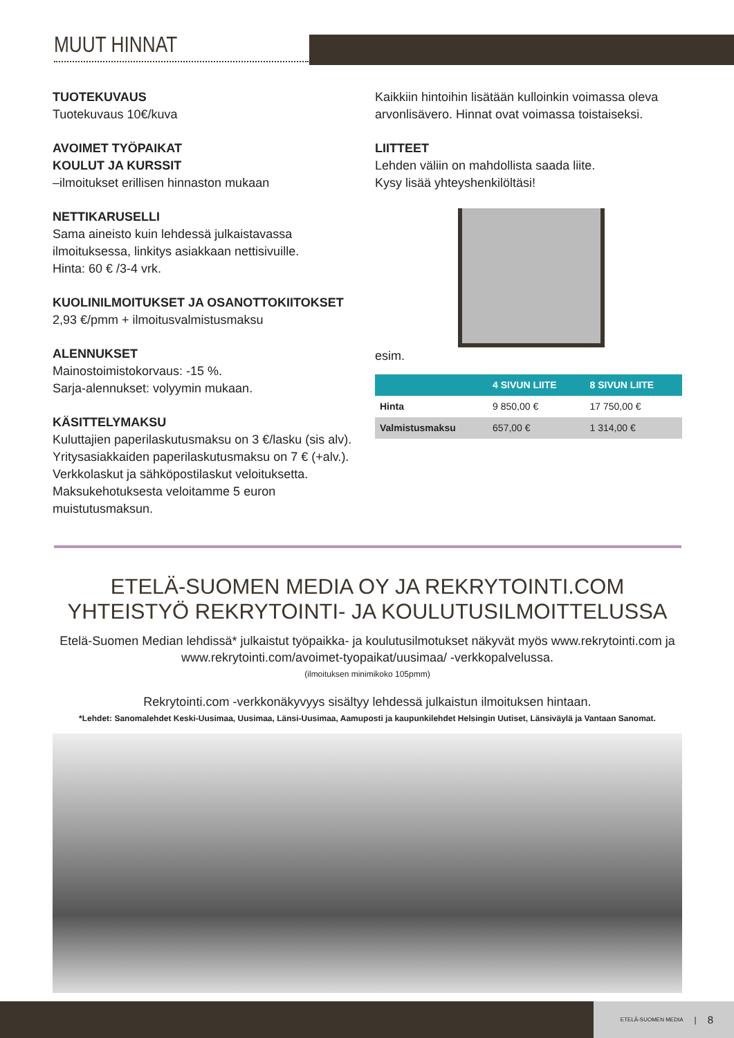MUUT HINNAT
TUOTEKUVAUS
Tuotekuvaus 10€/kuva
AVOIMET TYÖPAIKAT
KOULUT JA KURSSIT
–ilmoitukset erillisen hinnaston mukaan
NETTIKARUSELLI
Sama aineisto kuin lehdessä julkaistavassa ilmoituksessa, linkitys asiakkaan nettisivuille.
Hinta: 60 € /3-4 vrk.
KUOLINILMOITUKSET JA OSANOTTOKIITOKSET
2,93 €/pmm + ilmoitusvalmistusmaksu
ALENNUKSET
Mainostoimistokorvaus: -15 %.
Sarja-alennukset: volyymin mukaan.
KÄSITTELYMAKSU
Kuluttajien paperilaskutusmaksu on 3 €/lasku (sis alv). Yritysasiakkaiden paperilaskutusmaksu on 7 € (+alv.). Verkkolaskut ja sähköpostilaskut veloituksetta. Maksukehotuksesta veloitamme 5 euron muistutusmaksun.
Kaikkiin hintoihin lisätään kulloinkin voimassa oleva arvonlisävero. Hinnat ovat voimassa toistaiseksi.
LIITTEET
Lehden väliin on mahdollista saada liite.
Kysy lisää yhteyshenkilöltäsi!
esim.
| | 4 SIVUN LIITE | 8 SIVUN LIITE |
| --- | --- | --- |
| Hinta | 9 850,00 € | 17 750,00 € |
| Valmistusmaksu | 657,00 € | 1 314,00 € |
ETELÄ-SUOMEN MEDIA OY JA REKRYTOINTI.COM
YHTEISTYÖ REKRYTOINTI- JA KOULUTUSILMOITTELUSSA
Etelä-Suomen Median lehdissä* julkaistut työpaikka- ja koulutusilmotukset näkyvät myös www.rekrytointi.com ja www.rekrytointi.com/avoimet-tyopaikat/uusimaa/ -verkkopalvelussa.
(ilmoituksen minimikoko 105pmm)
Rekrytointi.com -verkkonäkyvyys sisältyy lehdessä julkaistun ilmoituksen hintaan.
*Lehdet: Sanomalehdet Keski-Uusimaa, Uusimaa, Länsi-Uusimaa, Aamuposti ja kaupunkilehdet Helsingin Uutiset, Länsiväylä ja Vantaan Sanomat.
ETELÄ-SUOMEN MEDIA | 8